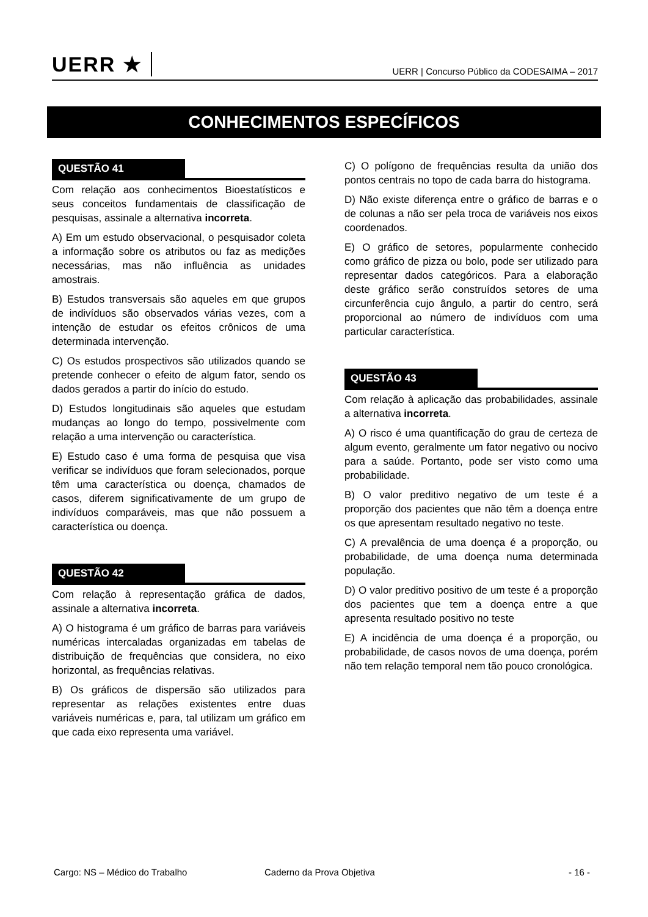UERR ★
UERR | Concurso Público da CODESAIMA – 2017
CONHECIMENTOS ESPECÍFICOS
QUESTÃO 41
Com relação aos conhecimentos Bioestatísticos e seus conceitos fundamentais de classificação de pesquisas, assinale a alternativa incorreta.
A) Em um estudo observacional, o pesquisador coleta a informação sobre os atributos ou faz as medições necessárias, mas não influência as unidades amostrais.
B) Estudos transversais são aqueles em que grupos de indivíduos são observados várias vezes, com a intenção de estudar os efeitos crônicos de uma determinada intervenção.
C) Os estudos prospectivos são utilizados quando se pretende conhecer o efeito de algum fator, sendo os dados gerados a partir do início do estudo.
D) Estudos longitudinais são aqueles que estudam mudanças ao longo do tempo, possivelmente com relação a uma intervenção ou característica.
E) Estudo caso é uma forma de pesquisa que visa verificar se indivíduos que foram selecionados, porque têm uma característica ou doença, chamados de casos, diferem significativamente de um grupo de indivíduos comparáveis, mas que não possuem a característica ou doença.
QUESTÃO 42
Com relação à representação gráfica de dados, assinale a alternativa incorreta.
A) O histograma é um gráfico de barras para variáveis numéricas intercaladas organizadas em tabelas de distribuição de frequências que considera, no eixo horizontal, as frequências relativas.
B) Os gráficos de dispersão são utilizados para representar as relações existentes entre duas variáveis numéricas e, para, tal utilizam um gráfico em que cada eixo representa uma variável.
C) O polígono de frequências resulta da união dos pontos centrais no topo de cada barra do histograma.
D) Não existe diferença entre o gráfico de barras e o de colunas a não ser pela troca de variáveis nos eixos coordenados.
E) O gráfico de setores, popularmente conhecido como gráfico de pizza ou bolo, pode ser utilizado para representar dados categóricos. Para a elaboração deste gráfico serão construídos setores de uma circunferência cujo ângulo, a partir do centro, será proporcional ao número de indivíduos com uma particular característica.
QUESTÃO 43
Com relação à aplicação das probabilidades, assinale a alternativa incorreta.
A) O risco é uma quantificação do grau de certeza de algum evento, geralmente um fator negativo ou nocivo para a saúde. Portanto, pode ser visto como uma probabilidade.
B) O valor preditivo negativo de um teste é a proporção dos pacientes que não têm a doença entre os que apresentam resultado negativo no teste.
C) A prevalência de uma doença é a proporção, ou probabilidade, de uma doença numa determinada população.
D) O valor preditivo positivo de um teste é a proporção dos pacientes que tem a doença entre a que apresenta resultado positivo no teste
E) A incidência de uma doença é a proporção, ou probabilidade, de casos novos de uma doença, porém não tem relação temporal nem tão pouco cronológica.
Cargo: NS – Médico do Trabalho Caderno da Prova Objetiva - 16 -